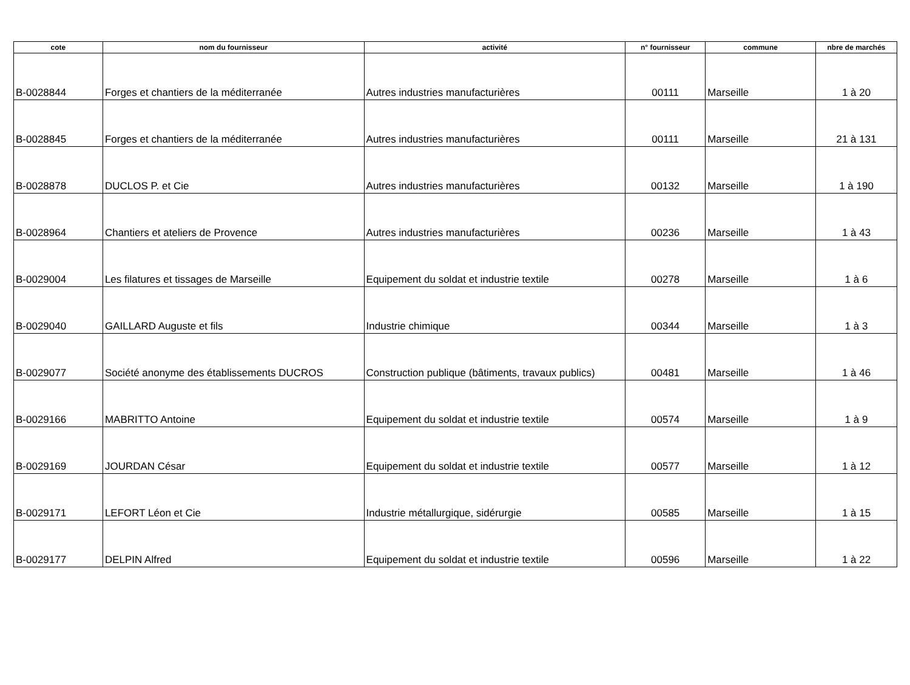| cote | nom du fournisseur | activité | n° fournisseur | commune | nbre de marchés |
| --- | --- | --- | --- | --- | --- |
| B-0028844 | Forges et chantiers de la méditerranée | Autres industries manufacturières | 00111 | Marseille | 1 à 20 |
| B-0028845 | Forges et chantiers de la méditerranée | Autres industries manufacturières | 00111 | Marseille | 21 à 131 |
| B-0028878 | DUCLOS P. et Cie | Autres industries manufacturières | 00132 | Marseille | 1 à 190 |
| B-0028964 | Chantiers et ateliers de Provence | Autres industries manufacturières | 00236 | Marseille | 1 à 43 |
| B-0029004 | Les filatures et tissages de Marseille | Equipement du soldat et industrie textile | 00278 | Marseille | 1 à 6 |
| B-0029040 | GAILLARD Auguste et fils | Industrie chimique | 00344 | Marseille | 1 à 3 |
| B-0029077 | Société anonyme des établissements DUCROS | Construction publique (bâtiments, travaux publics) | 00481 | Marseille | 1 à 46 |
| B-0029166 | MABRITTO Antoine | Equipement du soldat et industrie textile | 00574 | Marseille | 1 à 9 |
| B-0029169 | JOURDAN César | Equipement du soldat et industrie textile | 00577 | Marseille | 1 à 12 |
| B-0029171 | LEFORT Léon et Cie | Industrie métallurgique, sidérurgie | 00585 | Marseille | 1 à 15 |
| B-0029177 | DELPIN Alfred | Equipement du soldat et industrie textile | 00596 | Marseille | 1 à 22 |